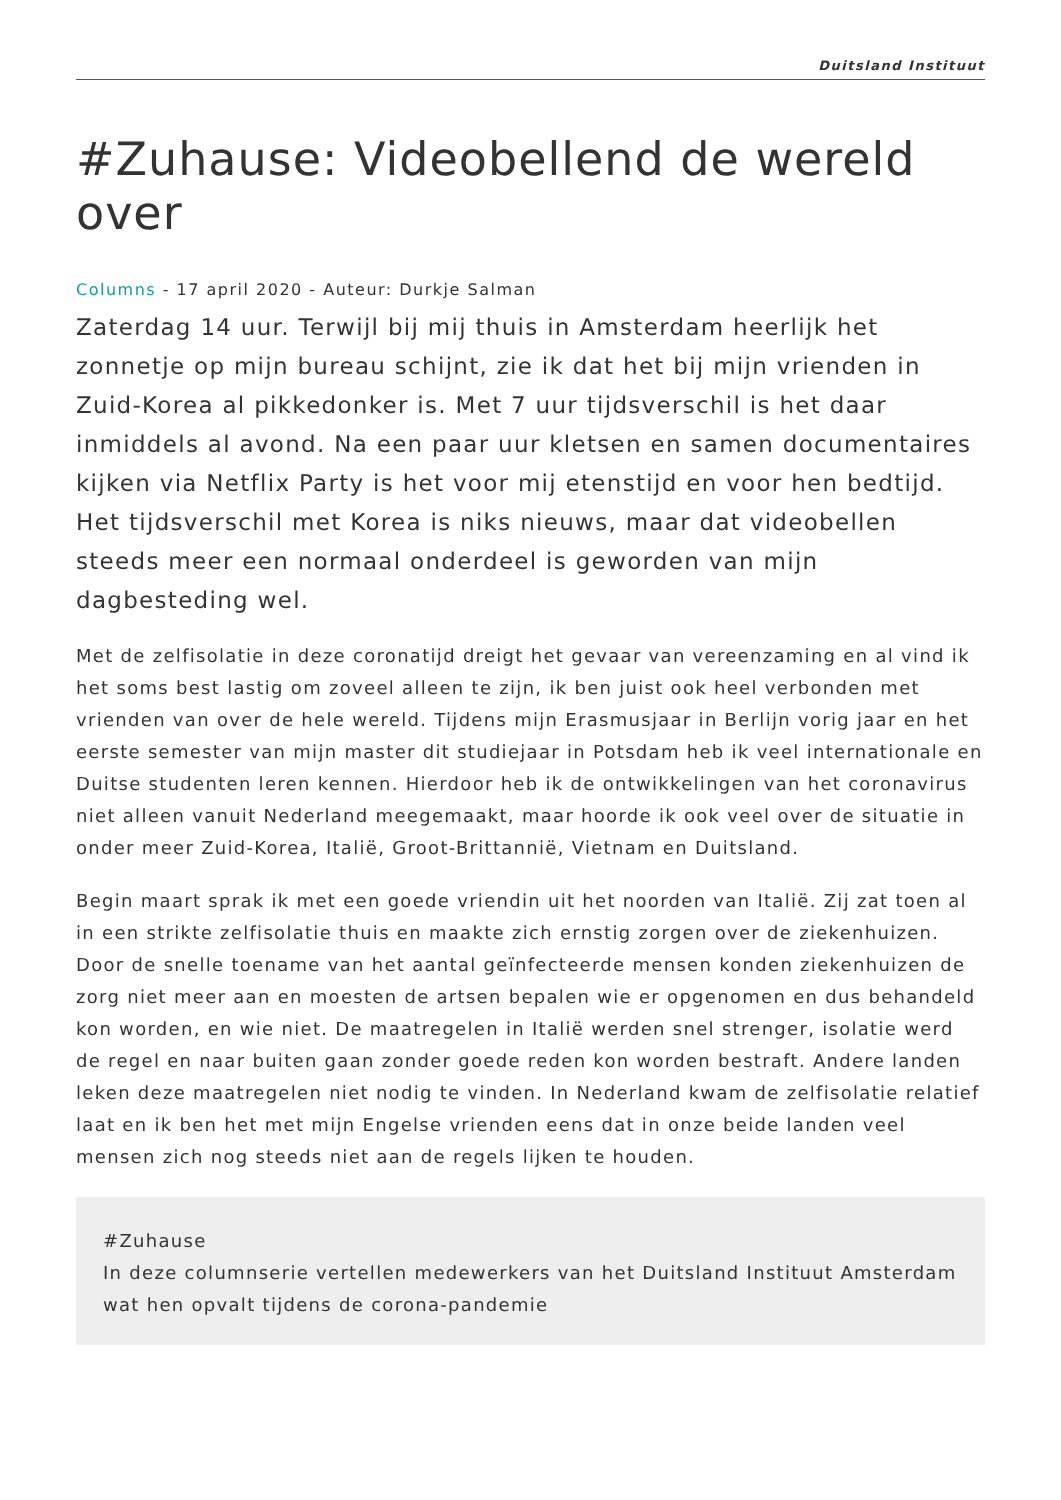Duitsland Instituut
#Zuhause: Videobellend de wereld over
Columns - 17 april 2020 - Auteur: Durkje Salman
Zaterdag 14 uur. Terwijl bij mij thuis in Amsterdam heerlijk het zonnetje op mijn bureau schijnt, zie ik dat het bij mijn vrienden in Zuid-Korea al pikkedonker is. Met 7 uur tijdsverschil is het daar inmiddels al avond. Na een paar uur kletsen en samen documentaires kijken via Netflix Party is het voor mij etenstijd en voor hen bedtijd. Het tijdsverschil met Korea is niks nieuws, maar dat videobellen steeds meer een normaal onderdeel is geworden van mijn dagbesteding wel.
Met de zelfisolatie in deze coronatijd dreigt het gevaar van vereenzaming en al vind ik het soms best lastig om zoveel alleen te zijn, ik ben juist ook heel verbonden met vrienden van over de hele wereld. Tijdens mijn Erasmusjaar in Berlijn vorig jaar en het eerste semester van mijn master dit studiejaar in Potsdam heb ik veel internationale en Duitse studenten leren kennen. Hierdoor heb ik de ontwikkelingen van het coronavirus niet alleen vanuit Nederland meegemaakt, maar hoorde ik ook veel over de situatie in onder meer Zuid-Korea, Italië, Groot-Brittannië, Vietnam en Duitsland.
Begin maart sprak ik met een goede vriendin uit het noorden van Italië. Zij zat toen al in een strikte zelfisolatie thuis en maakte zich ernstig zorgen over de ziekenhuizen. Door de snelle toename van het aantal geïnfecteerde mensen konden ziekenhuizen de zorg niet meer aan en moesten de artsen bepalen wie er opgenomen en dus behandeld kon worden, en wie niet. De maatregelen in Italië werden snel strenger, isolatie werd de regel en naar buiten gaan zonder goede reden kon worden bestraft. Andere landen leken deze maatregelen niet nodig te vinden. In Nederland kwam de zelfisolatie relatief laat en ik ben het met mijn Engelse vrienden eens dat in onze beide landen veel mensen zich nog steeds niet aan de regels lijken te houden.
#Zuhause
In deze columnserie vertellen medewerkers van het Duitsland Instituut Amsterdam wat hen opvalt tijdens de corona-pandemie